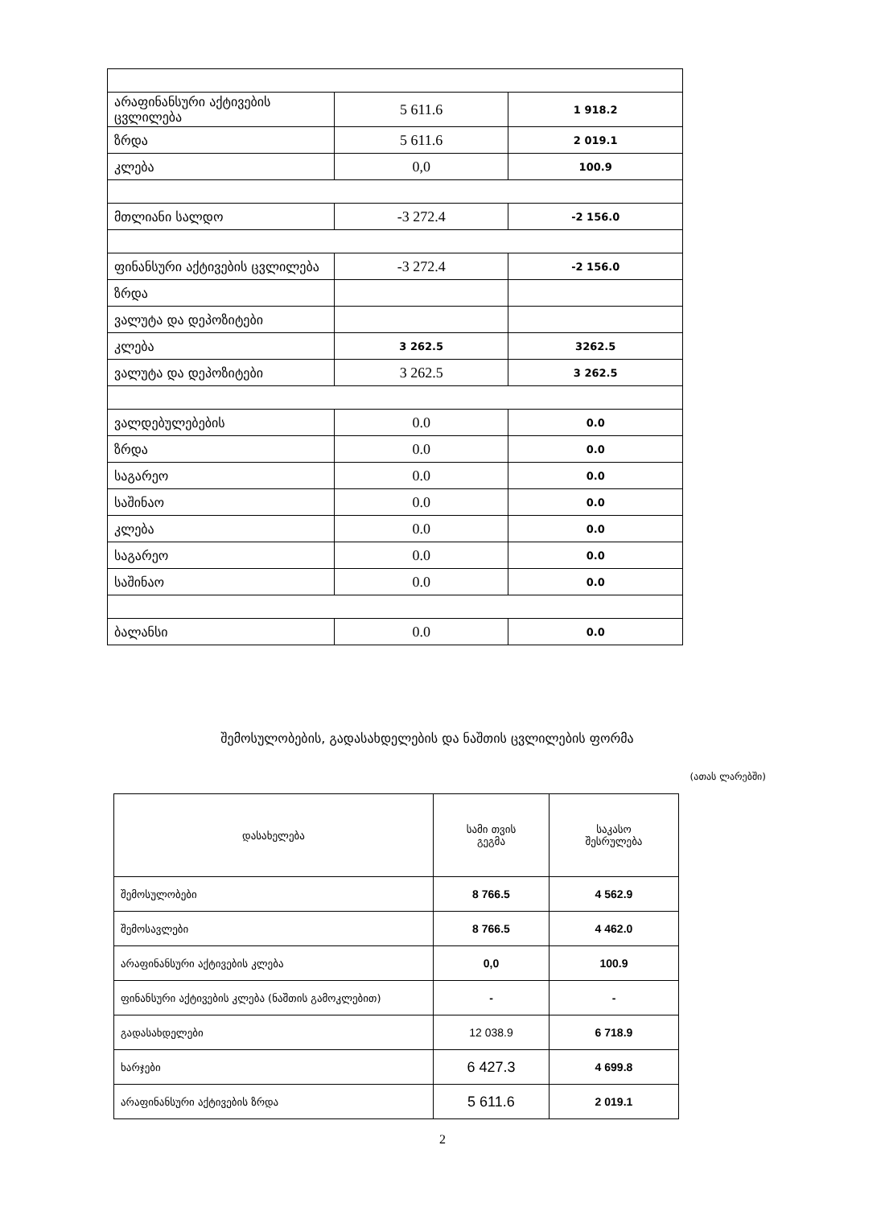| არაფინანსური აქტივების ცვლილება | 5 611.6 | 1 918.2 |
| ზრდა | 5 611.6 | 2 019.1 |
| კლება | 0,0 | 100.9 |
| მთლიანი სალდო | -3 272.4 | -2 156.0 |
| ფინანსური აქტივების ცვლილება | -3 272.4 | -2 156.0 |
| ზრდა | | |
| ვალუტა და დეპოზიტები | | |
| კლება | 3 262.5 | 3262.5 |
| ვალუტა და დეპოზიტები | 3 262.5 | 3 262.5 |
| ვალდებულებების | 0.0 | 0.0 |
| ზრდა | 0.0 | 0.0 |
| საგარეო | 0.0 | 0.0 |
| საშინაო | 0.0 | 0.0 |
| კლება | 0.0 | 0.0 |
| საგარეო | 0.0 | 0.0 |
| საშინაო | 0.0 | 0.0 |
| ბალანსი | 0.0 | 0.0 |
შემოსულობების, გადასახდელების და ნაშთის ცვლილების ფორმა
(ათას ლარებში)
| დასახელება | სამი თვის გეგმა | საკასო შესრულება |
| --- | --- | --- |
| შემოსულობები | 8 766.5 | 4 562.9 |
| შემოსავლები | 8 766.5 | 4 462.0 |
| არაფინანსური აქტივების კლება | 0,0 | 100.9 |
| ფინანსური აქტივების კლება (ნაშთის გამოკლებით) | - | - |
| გადასახდელები | 12 038.9 | 6 718.9 |
| ხარჯები | 6 427.3 | 4 699.8 |
| არაფინანსური აქტივების ზრდა | 5 611.6 | 2 019.1 |
2